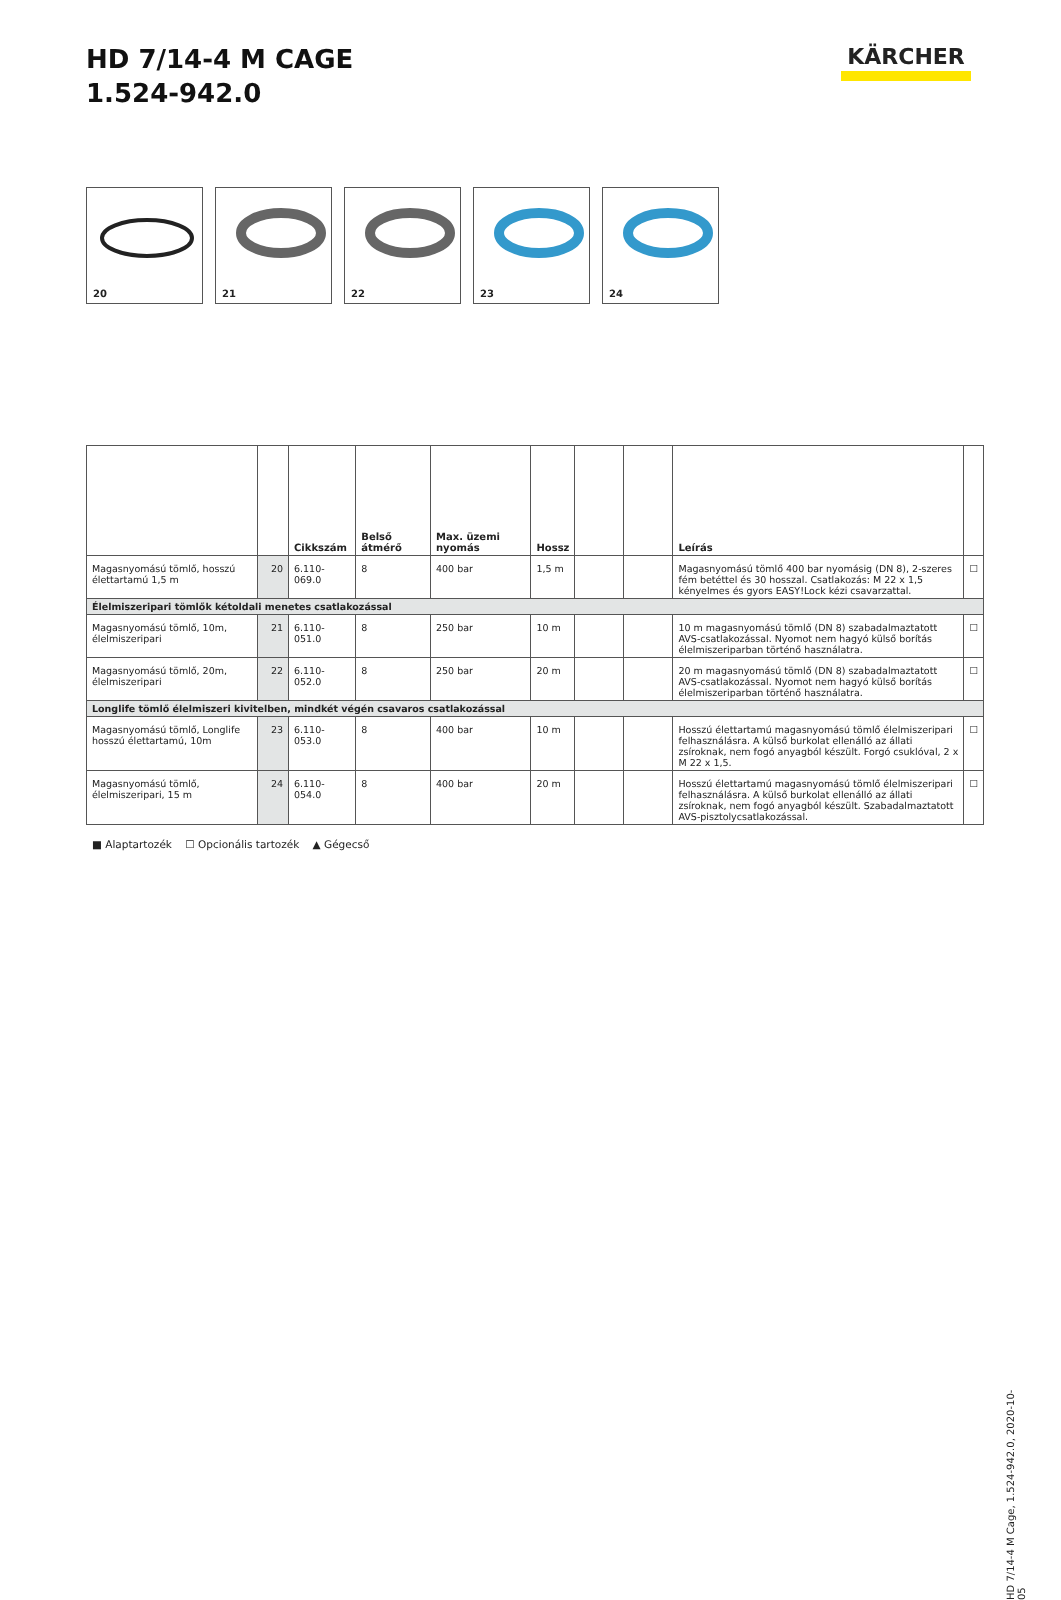HD 7/14-4 M CAGE
1.524-942.0
KÄRCHER
20
21
22
23
24
| | | Cikkszám | Belső átmérő | Max. üzemi nyomás | Hossz | | | Leírás | |
| --- | --- | --- | --- | --- | --- | --- | --- | --- | --- |
| Magasnyomású tömlő, hosszú élettartamú 1,5 m | 20 | 6.110-069.0 | 8 | 400 bar | 1,5 m | | | Magasnyomású tömlő 400 bar nyomásig (DN 8), 2-szeres fém betéttel és 30 hosszal. Csatlakozás: M 22 x 1,5 kényelmes és gyors EASY!Lock kézi csavarzattal. | ☐ |
| Élelmiszeripari tömlők kétoldali menetes csatlakozással | | | | | | | | | |
| Magasnyomású tömlő, 10m, élelmiszeripari | 21 | 6.110-051.0 | 8 | 250 bar | 10 m | | | 10 m magasnyomású tömlő (DN 8) szabadalmaztatott AVS-csatlakozással. Nyomot nem hagyó külső borítás élelmiszeriparban történő használatra. | ☐ |
| Magasnyomású tömlő, 20m, élelmiszeripari | 22 | 6.110-052.0 | 8 | 250 bar | 20 m | | | 20 m magasnyomású tömlő (DN 8) szabadalmaztatott AVS-csatlakozással. Nyomot nem hagyó külső borítás élelmiszeriparban történő használatra. | ☐ |
| Longlife tömlő élelmiszeri kivitelben, mindkét végén csavaros csatlakozással | | | | | | | | | |
| Magasnyomású tömlő, Longlife hosszú élettartamú, 10m | 23 | 6.110-053.0 | 8 | 400 bar | 10 m | | | Hosszú élettartamú magasnyomású tömlő élelmiszeripari felhasználásra. A külső burkolat ellenálló az állati zsíroknak, nem fogó anyagból készült. Forgó csuklóval, 2 x M 22 x 1,5. | ☐ |
| Magasnyomású tömlő, élelmiszeripari, 15 m | 24 | 6.110-054.0 | 8 | 400 bar | 20 m | | | Hosszú élettartamú magasnyomású tömlő élelmiszeripari felhasználásra. A külső burkolat ellenálló az állati zsíroknak, nem fogó anyagból készült. Szabadalmaztatott AVS-pisztolycsatlakozással. | ☐ |
■ Alaptartozék ☐ Opcionális tartozék ▲ Gégecső
HD 7/14-4 M Cage, 1.524-942.0, 2020-10-05